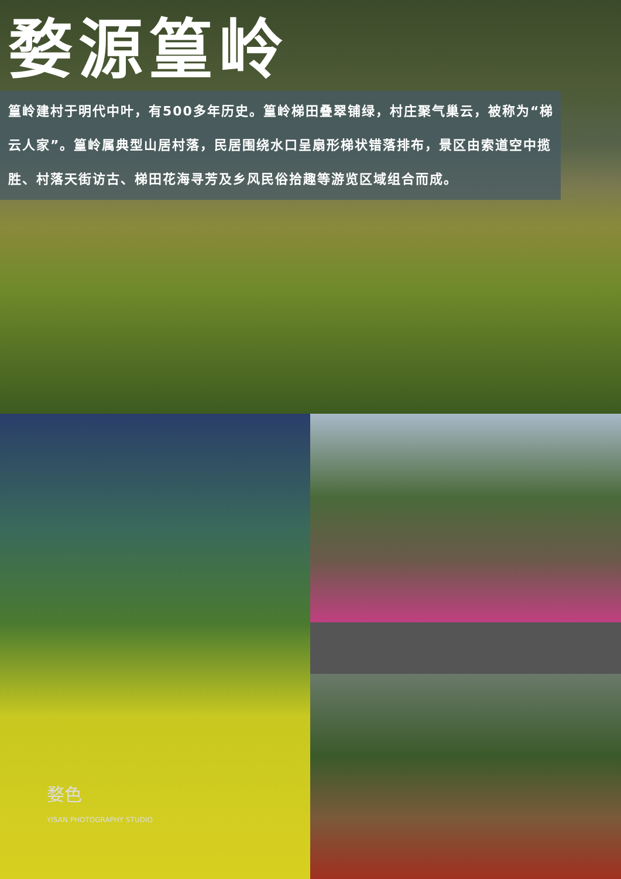婺源篁岭
篁岭建村于明代中叶，有500多年历史。篁岭梯田叠翠铺绿，村庄聚气巢云，被称为“梯云人家”。篁岭属典型山居村落，民居围绕水口呈扇形梯状错落排布，景区由索道空中揽胜、村落天街访古、梯田花海寻芳及乡风民俗拾趣等游览区域组合而成。
婺色
YISAN PHOTOGRAPHY STUDIO